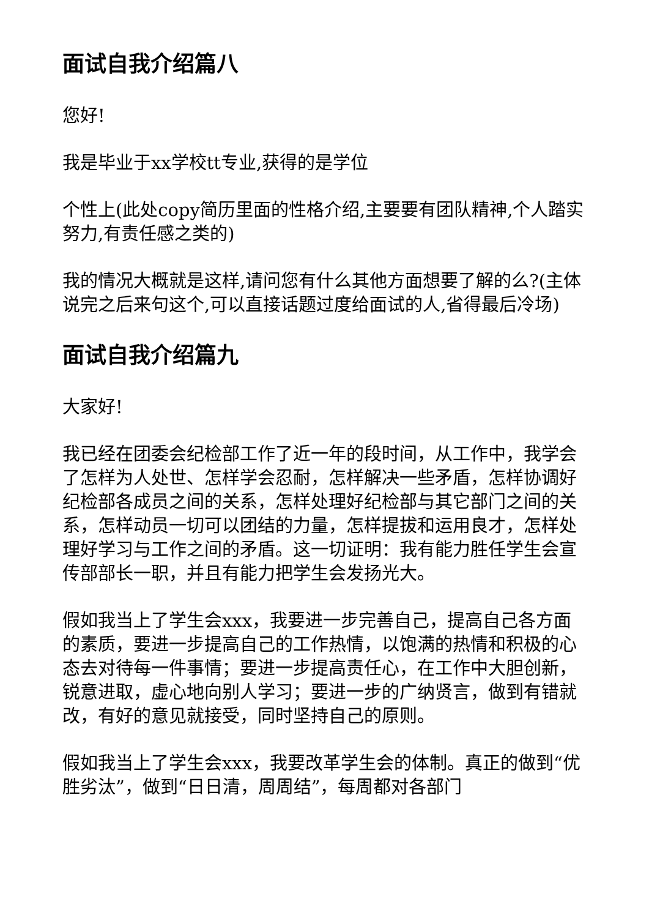面试自我介绍篇八
您好!
我是毕业于xx学校tt专业,获得的是学位
个性上(此处copy简历里面的性格介绍,主要要有团队精神,个人踏实努力,有责任感之类的)
我的情况大概就是这样,请问您有什么其他方面想要了解的么?(主体说完之后来句这个,可以直接话题过度给面试的人,省得最后冷场)
面试自我介绍篇九
大家好!
我已经在团委会纪检部工作了近一年的段时间，从工作中，我学会了怎样为人处世、怎样学会忍耐，怎样解决一些矛盾，怎样协调好纪检部各成员之间的关系，怎样处理好纪检部与其它部门之间的关系，怎样动员一切可以团结的力量，怎样提拔和运用良才，怎样处理好学习与工作之间的矛盾。这一切证明：我有能力胜任学生会宣传部部长一职，并且有能力把学生会发扬光大。
假如我当上了学生会xxx，我要进一步完善自己，提高自己各方面的素质，要进一步提高自己的工作热情，以饱满的热情和积极的心态去对待每一件事情；要进一步提高责任心，在工作中大胆创新，锐意进取，虚心地向别人学习；要进一步的广纳贤言，做到有错就改，有好的意见就接受，同时坚持自己的原则。
假如我当上了学生会xxx，我要改革学生会的体制。真正的做到“优胜劣汰”，做到“日日清，周周结”，每周都对各部门